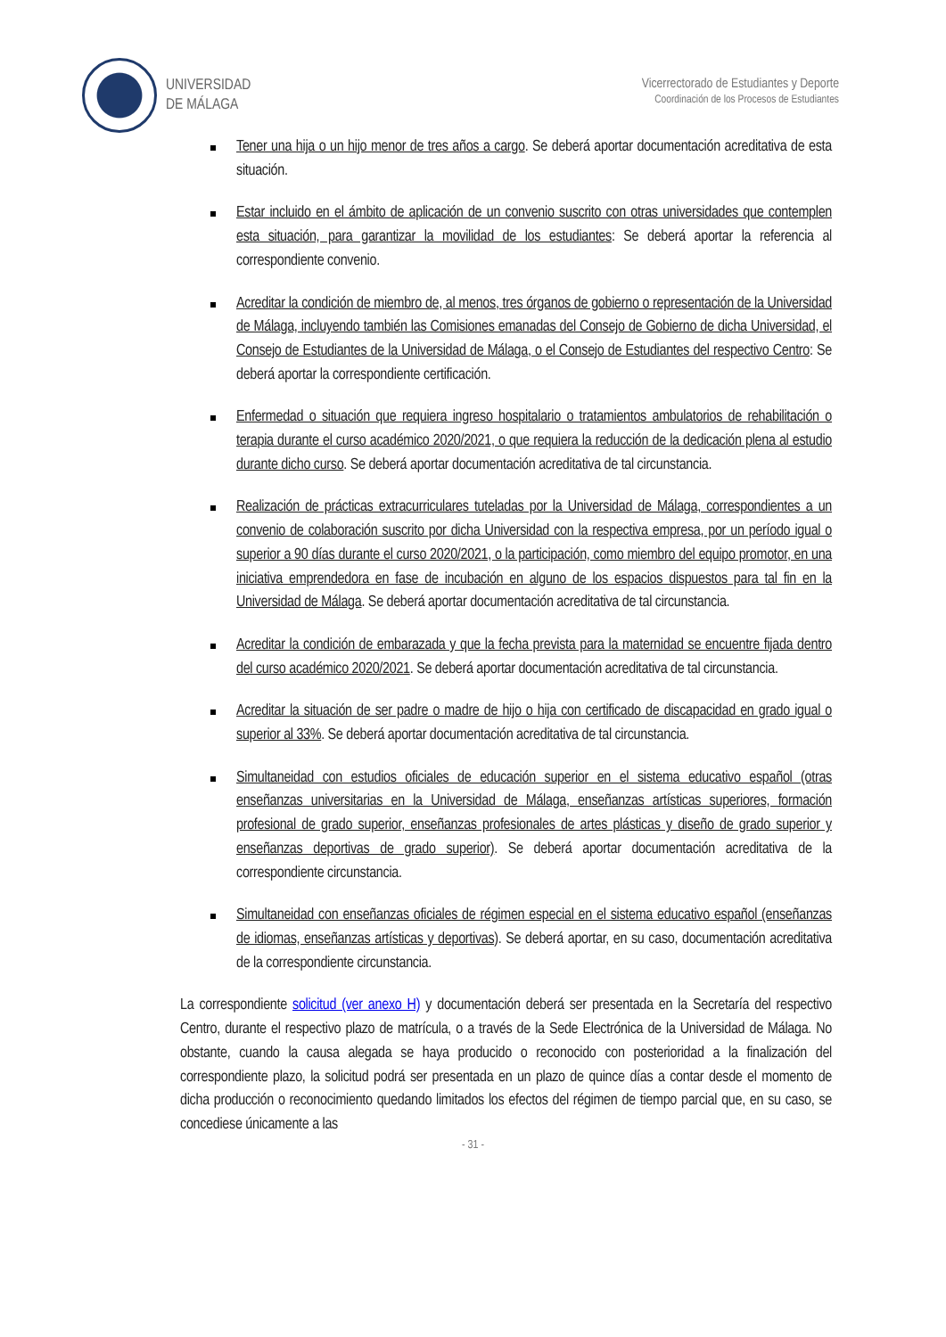UNIVERSIDAD
DE MÁLAGA
Vicerrectorado de Estudiantes y Deporte
Coordinación de los Procesos de Estudiantes
Tener una hija o un hijo menor de tres años a cargo. Se deberá aportar documentación acreditativa de esta situación.
Estar incluido en el ámbito de aplicación de un convenio suscrito con otras universidades que contemplen esta situación, para garantizar la movilidad de los estudiantes: Se deberá aportar la referencia al correspondiente convenio.
Acreditar la condición de miembro de, al menos, tres órganos de gobierno o representación de la Universidad de Málaga, incluyendo también las Comisiones emanadas del Consejo de Gobierno de dicha Universidad, el Consejo de Estudiantes de la Universidad de Málaga, o el Consejo de Estudiantes del respectivo Centro: Se deberá aportar la correspondiente certificación.
Enfermedad o situación que requiera ingreso hospitalario o tratamientos ambulatorios de rehabilitación o terapia durante el curso académico 2020/2021, o que requiera la reducción de la dedicación plena al estudio durante dicho curso. Se deberá aportar documentación acreditativa de tal circunstancia.
Realización de prácticas extracurriculares tuteladas por la Universidad de Málaga, correspondientes a un convenio de colaboración suscrito por dicha Universidad con la respectiva empresa, por un período igual o superior a 90 días durante el curso 2020/2021, o la participación, como miembro del equipo promotor, en una iniciativa emprendedora en fase de incubación en alguno de los espacios dispuestos para tal fin en la Universidad de Málaga. Se deberá aportar documentación acreditativa de tal circunstancia.
Acreditar la condición de embarazada y que la fecha prevista para la maternidad se encuentre fijada dentro del curso académico 2020/2021. Se deberá aportar documentación acreditativa de tal circunstancia.
Acreditar la situación de ser padre o madre de hijo o hija con certificado de discapacidad en grado igual o superior al 33%. Se deberá aportar documentación acreditativa de tal circunstancia.
Simultaneidad con estudios oficiales de educación superior en el sistema educativo español (otras enseñanzas universitarias en la Universidad de Málaga, enseñanzas artísticas superiores, formación profesional de grado superior, enseñanzas profesionales de artes plásticas y diseño de grado superior y enseñanzas deportivas de grado superior). Se deberá aportar documentación acreditativa de la correspondiente circunstancia.
Simultaneidad con enseñanzas oficiales de régimen especial en el sistema educativo español (enseñanzas de idiomas, enseñanzas artísticas y deportivas). Se deberá aportar, en su caso, documentación acreditativa de la correspondiente circunstancia.
La correspondiente solicitud (ver anexo H) y documentación deberá ser presentada en la Secretaría del respectivo Centro, durante el respectivo plazo de matrícula, o a través de la Sede Electrónica de la Universidad de Málaga. No obstante, cuando la causa alegada se haya producido o reconocido con posterioridad a la finalización del correspondiente plazo, la solicitud podrá ser presentada en un plazo de quince días a contar desde el momento de dicha producción o reconocimiento quedando limitados los efectos del régimen de tiempo parcial que, en su caso, se concediese únicamente a las
- 31 -